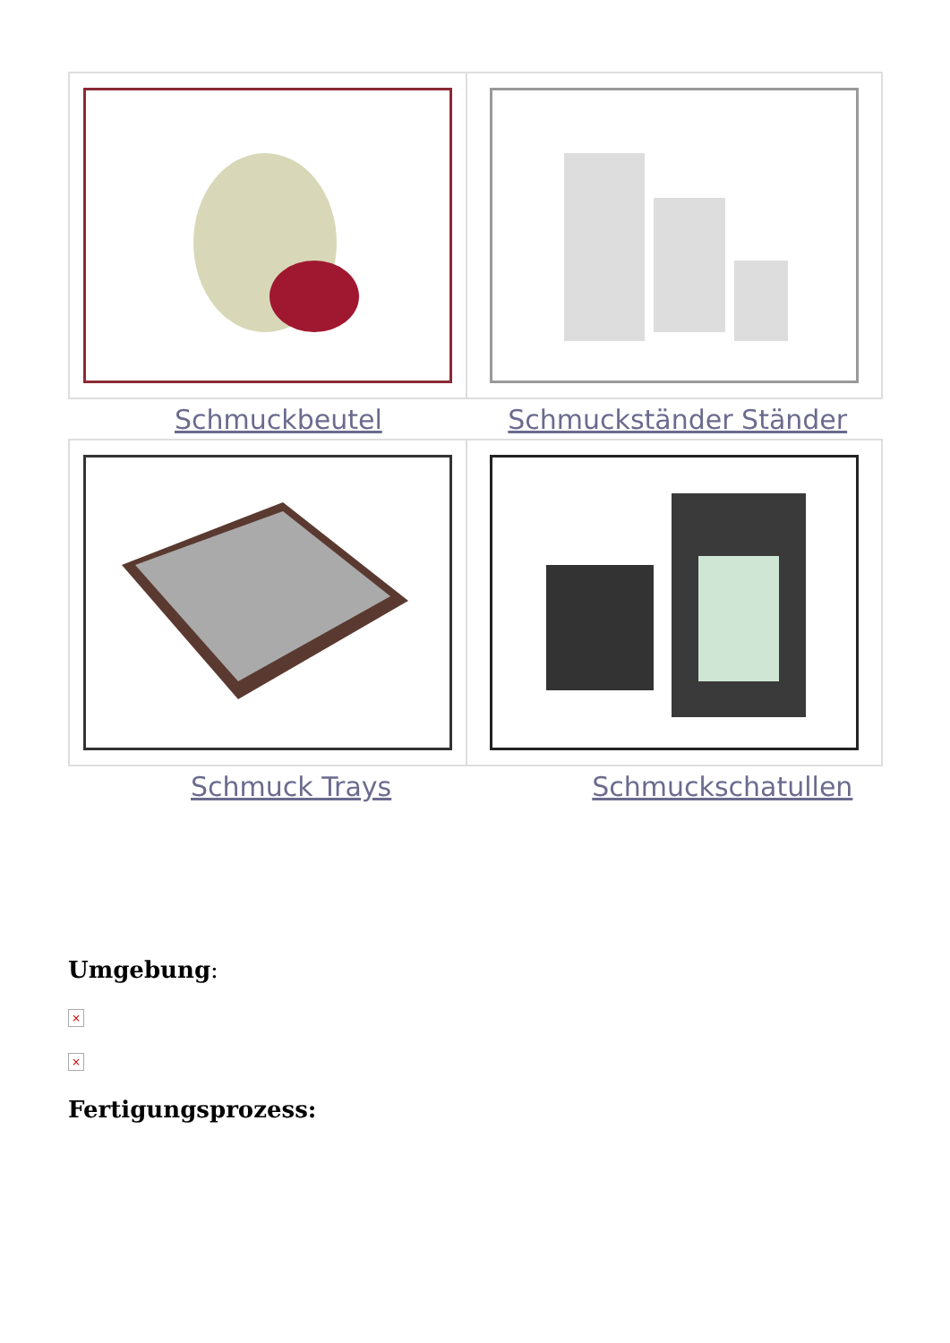| Schmuckbeutel | Schmuckständer Ständer |
| Schmuck Trays | Schmuckschatullen |
Umgebung:
×
×
Fertigungsprozess: